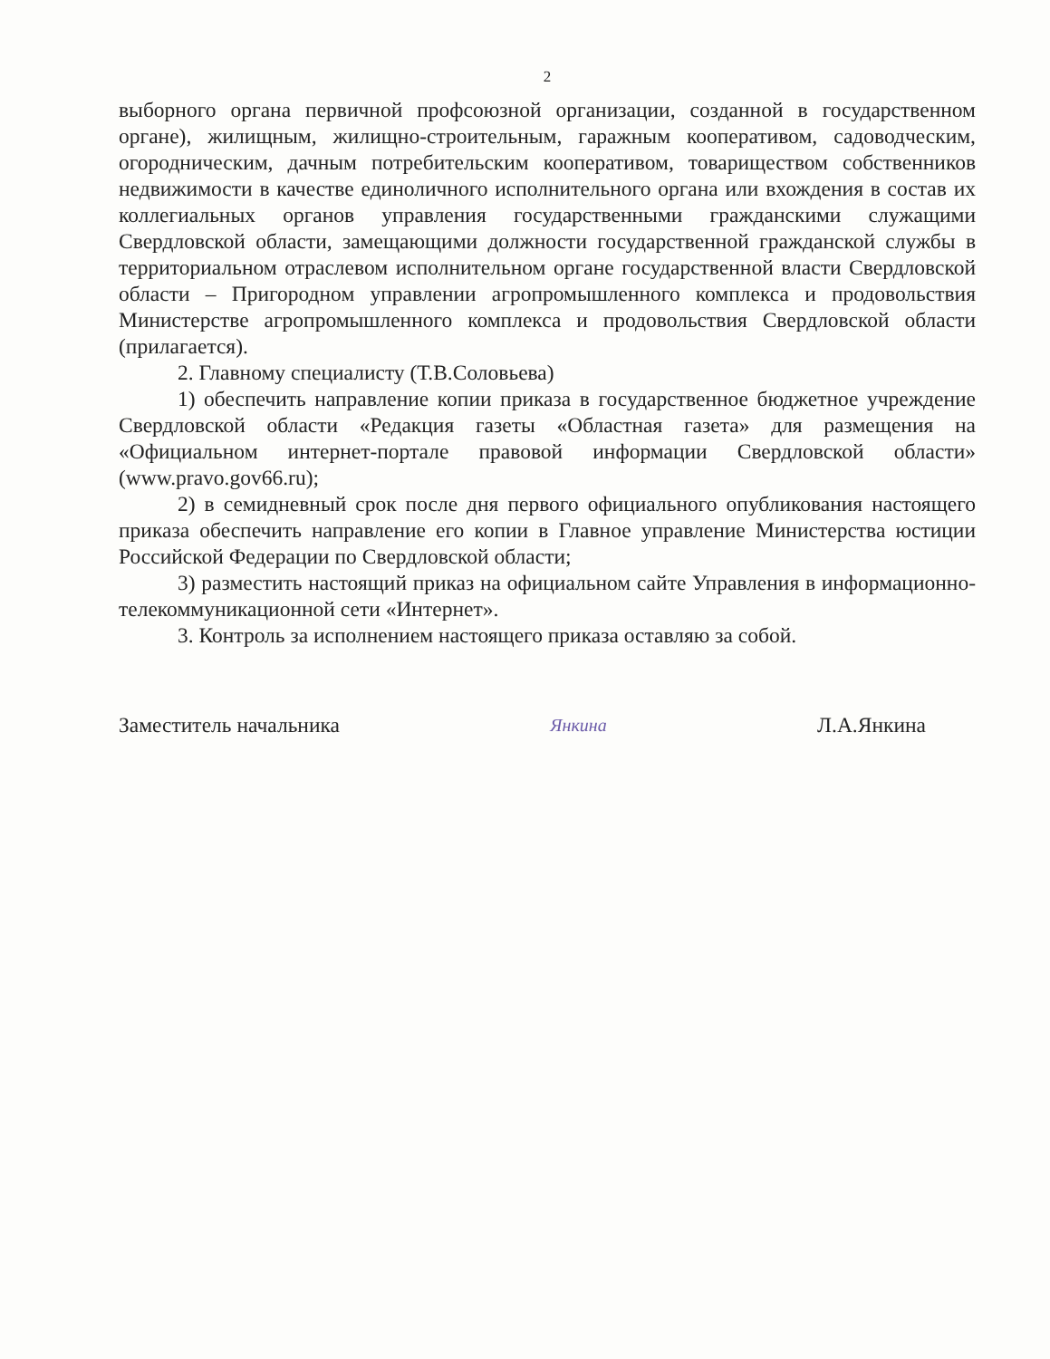2
выборного органа первичной профсоюзной организации, созданной в государственном органе), жилищным, жилищно-строительным, гаражным кооперативом, садоводческим, огородническим, дачным потребительским кооперативом, товариществом собственников недвижимости в качестве единоличного исполнительного органа или вхождения в состав их коллегиальных органов управления государственными гражданскими служащими Свердловской области, замещающими должности государственной гражданской службы в территориальном отраслевом исполнительном органе государственной власти Свердловской области – Пригородном управлении агропромышленного комплекса и продовольствия Министерстве агропромышленного комплекса и продовольствия Свердловской области (прилагается).
2. Главному специалисту (Т.В.Соловьева)
1) обеспечить направление копии приказа в государственное бюджетное учреждение Свердловской области «Редакция газеты «Областная газета» для размещения на «Официальном интернет-портале правовой информации Свердловской области» (www.pravo.gov66.ru);
2) в семидневный срок после дня первого официального опубликования настоящего приказа обеспечить направление его копии в Главное управление Министерства юстиции Российской Федерации по Свердловской области;
3) разместить настоящий приказ на официальном сайте Управления в информационно-телекоммуникационной сети «Интернет».
3. Контроль за исполнением настоящего приказа оставляю за собой.
Заместитель начальника Янкина Л.А.Янкина